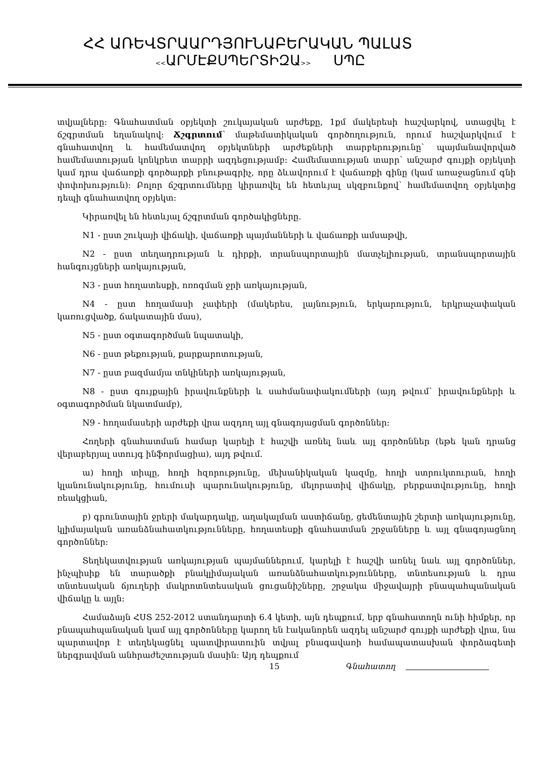ՀՀ ԱՌԵՎՏՐԱԱՐԴՅՈՒՆԱԲԵՐԱԿԱՆ ՊԱԼԱՏ
<<ԱՐՄԷՔՍՊԵՐՏԻԶԱ>> ՍՊԸ
տվյալները: Գնահատման օբյեկտի շուկայական արժեքը, 1քմ մակերեսի հաշվարկով, ստացվել է ճշգրտման եղանակով: Ճշգրտում՝ մաթեմատիկական գործողություն, որում հաշվարկվում է գնահատվող և համեմատվող օբյեկտների արժեքների տարբերությունը՝ պայմանավորված համեմատության կոնկրետ տարրի ազդեցությամբ: Համեմատության տարր՝ անշարժ գույքի օբյեկտի կամ դրա վաճառքի գործարքի բնութագրիչ, որը ձևավորում է վաճառքի գինը (կամ առաջացնում գնի փոփոխություն): Բոլոր ճշգրտումները կիրառվել են հետևյալ սկզբունքով՝ համեմատվող օբյեկտից դեպի գնահատվող օբյեկտ:
Կիրառվել են հետևյալ ճշգրտման գործակիցները.
N1 - ըստ շուկայի վիճակի, վաճառքի պայմանների և վաճառքի ամսաթվի,
N2 - ըստ տեղադրության և դիրքի, տրանսպորտային մատչելիության, տրանսպորտային հանգույցների առկայության,
N3 - ըստ հողատեսքի, ոռոգման ջրի առկայության,
N4 - ըստ հողամասի չափերի (մակերես, լայնություն, երկարություն, երկրաչափական կառուցվածք, ճակատային մաս),
N5 - ըստ օգտագործման նպատակի,
N6 - ըստ թեքության, քարքարոտության,
N7 - ըստ բազմամյա տնկիների առկայության,
N8 - ըստ գույքային իրավունքների և սահմանափակումների (այդ թվում՝ իրավունքների և օգտագործման նկատմամբ),
N9 - հողամասերի արժեքի վրա ազդող այլ գնագոյացման գործոններ:
Հողերի գնահատման համար կարելի է հաշվի առնել նաև այլ գործոններ (եթե կան դրանց վերաբերյալ ստույգ ինֆորմացիա), այդ թվում.
ա) հողի տիպը, հողի հզորությունը, մեխանիկական կազմը, հողի ստրուկտուրան, հողի կլանունակությունը, հումուսի պարունակությունը, մելորատիվ վիճակը, բերքատվությունը, հողի ռեակցիան,
բ) գրունտային ջրերի մակարդակը, աղակալման աստիճանը, ցեմենտային շերտի առկայությունը, կլիմայական առանձնահատկությունները, հողատեսքի գնահատման շրջանները և այլ գնագոյացնող գործոններ:
Տեղեկատվության առկայության պայմաններում, կարելի է հաշվի առնել նաև այլ գործոններ, ինչպիսիք են տարածքի բնակլիմայական առանձնահատկությունները, տնտեսության և դրա տնտեսական ճյուղերի մակրոտնտեսական ցուցանիշները, շրջակա միջավայրի բնապահպանական վիճակը և այլն:
Համաձայն ՀՍՏ 252-2012 ստանդարտի 6.4 կետի, այն դեպքում, երբ գնահատողն ունի հիմքեր, որ բնապահպանական կամ այլ գործոնները կարող են էականորեն ազդել անշարժ գույքի արժեքի վրա, նա պարտավոր է տեղեկացնել պատվիրատուին տվյալ բնագավառի համապատասխան փորձագետի ներգրավման անհրաժեշտության մասին: Այդ դեպքում
15 Գնահատող